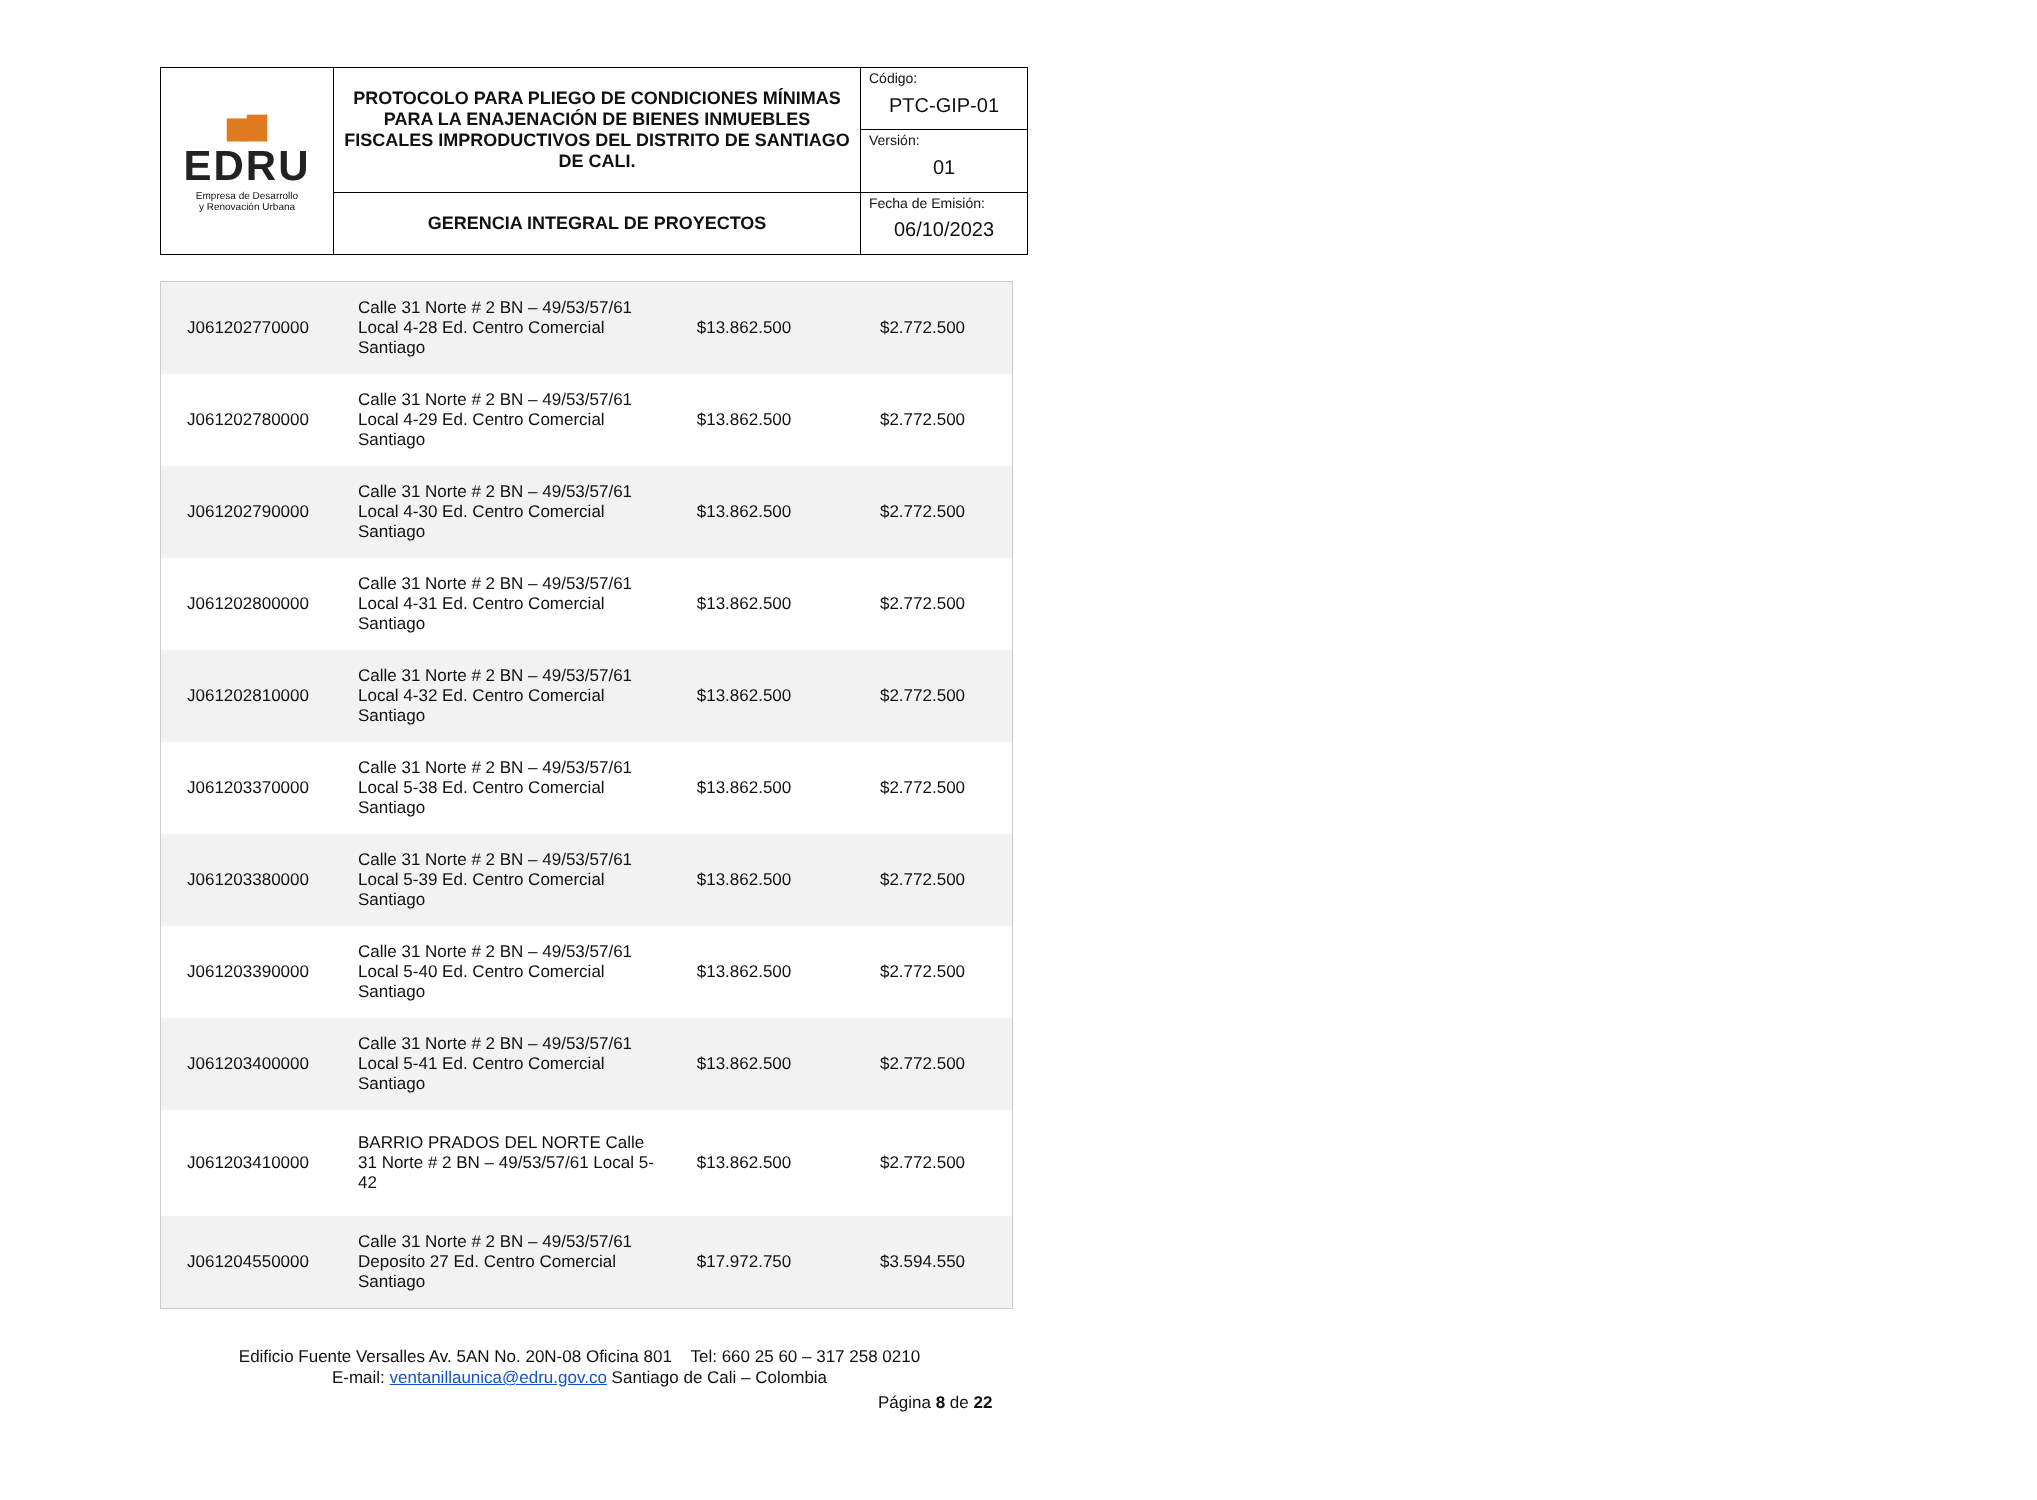| ▆▇ EDRU Empresa de Desarrollo y Renovación Urbana | PROTOCOLO PARA PLIEGO DE CONDICIONES MÍNIMAS PARA LA ENAJENACIÓN DE BIENES INMUEBLES FISCALES IMPRODUCTIVOS DEL DISTRITO DE SANTIAGO DE CALI. | Código: |
| | | PTC-GIP-01 |
| | | Versión: |
| | | 01 |
| | GERENCIA INTEGRAL DE PROYECTOS | Fecha de Emisión: |
| | | 06/10/2023 |
| J061202770000 | Calle 31 Norte # 2 BN – 49/53/57/61 Local 4-28 Ed. Centro Comercial Santiago | $13.862.500 | $2.772.500 |
| J061202780000 | Calle 31 Norte # 2 BN – 49/53/57/61 Local 4-29 Ed. Centro Comercial Santiago | $13.862.500 | $2.772.500 |
| J061202790000 | Calle 31 Norte # 2 BN – 49/53/57/61 Local 4-30 Ed. Centro Comercial Santiago | $13.862.500 | $2.772.500 |
| J061202800000 | Calle 31 Norte # 2 BN – 49/53/57/61 Local 4-31 Ed. Centro Comercial Santiago | $13.862.500 | $2.772.500 |
| J061202810000 | Calle 31 Norte # 2 BN – 49/53/57/61 Local 4-32 Ed. Centro Comercial Santiago | $13.862.500 | $2.772.500 |
| J061203370000 | Calle 31 Norte # 2 BN – 49/53/57/61 Local 5-38 Ed. Centro Comercial Santiago | $13.862.500 | $2.772.500 |
| J061203380000 | Calle 31 Norte # 2 BN – 49/53/57/61 Local 5-39 Ed. Centro Comercial Santiago | $13.862.500 | $2.772.500 |
| J061203390000 | Calle 31 Norte # 2 BN – 49/53/57/61 Local 5-40 Ed. Centro Comercial Santiago | $13.862.500 | $2.772.500 |
| J061203400000 | Calle 31 Norte # 2 BN – 49/53/57/61 Local 5-41 Ed. Centro Comercial Santiago | $13.862.500 | $2.772.500 |
| J061203410000 | BARRIO PRADOS DEL NORTE Calle 31 Norte # 2 BN – 49/53/57/61 Local 5-42 | $13.862.500 | $2.772.500 |
| J061204550000 | Calle 31 Norte # 2 BN – 49/53/57/61 Deposito 27 Ed. Centro Comercial Santiago | $17.972.750 | $3.594.550 |
Edificio Fuente Versalles Av. 5AN No. 20N-08 Oficina 801 Tel: 660 25 60 – 317 258 0210
E-mail: ventanillaunica@edru.gov.co Santiago de Cali – Colombia
Página 8 de 22